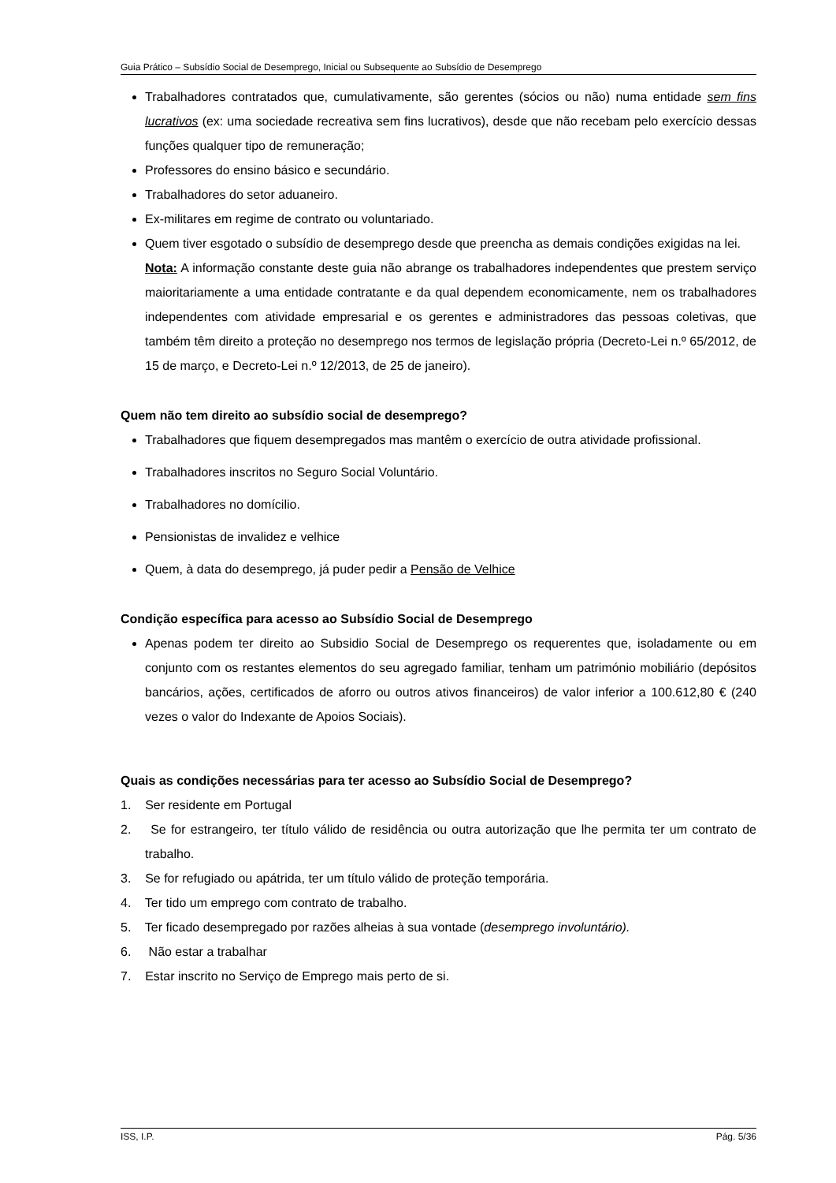Guia Prático – Subsídio Social de Desemprego, Inicial ou Subsequente ao Subsídio de Desemprego
Trabalhadores contratados que, cumulativamente, são gerentes (sócios ou não) numa entidade sem fins lucrativos (ex: uma sociedade recreativa sem fins lucrativos), desde que não recebam pelo exercício dessas funções qualquer tipo de remuneração;
Professores do ensino básico e secundário.
Trabalhadores do setor aduaneiro.
Ex-militares em regime de contrato ou voluntariado.
Quem tiver esgotado o subsídio de desemprego desde que preencha as demais condições exigidas na lei.
Nota: A informação constante deste guia não abrange os trabalhadores independentes que prestem serviço maioritariamente a uma entidade contratante e da qual dependem economicamente, nem os trabalhadores independentes com atividade empresarial e os gerentes e administradores das pessoas coletivas, que também têm direito a proteção no desemprego nos termos de legislação própria (Decreto-Lei n.º 65/2012, de 15 de março, e Decreto-Lei n.º 12/2013, de 25 de janeiro).
Quem não tem direito ao subsídio social de desemprego?
Trabalhadores que fiquem desempregados mas mantêm o exercício de outra atividade profissional.
Trabalhadores inscritos no Seguro Social Voluntário.
Trabalhadores no domícilio.
Pensionistas de invalidez e velhice
Quem, à data do desemprego, já puder pedir a Pensão de Velhice
Condição específica para acesso ao Subsídio Social de Desemprego
Apenas podem ter direito ao Subsidio Social de Desemprego os requerentes que, isoladamente ou em conjunto com os restantes elementos do seu agregado familiar, tenham um património mobiliário (depósitos bancários, ações, certificados de aforro ou outros ativos financeiros) de valor inferior a 100.612,80 € (240 vezes o valor do Indexante de Apoios Sociais).
Quais as condições necessárias para ter acesso ao Subsídio Social de Desemprego?
1. Ser residente em Portugal
2. Se for estrangeiro, ter título válido de residência ou outra autorização que lhe permita ter um contrato de trabalho.
3. Se for refugiado ou apátrida, ter um título válido de proteção temporária.
4. Ter tido um emprego com contrato de trabalho.
5. Ter ficado desempregado por razões alheias à sua vontade (desemprego involuntário).
6. Não estar a trabalhar
7. Estar inscrito no Serviço de Emprego mais perto de si.
ISS, I.P. Pág. 5/36